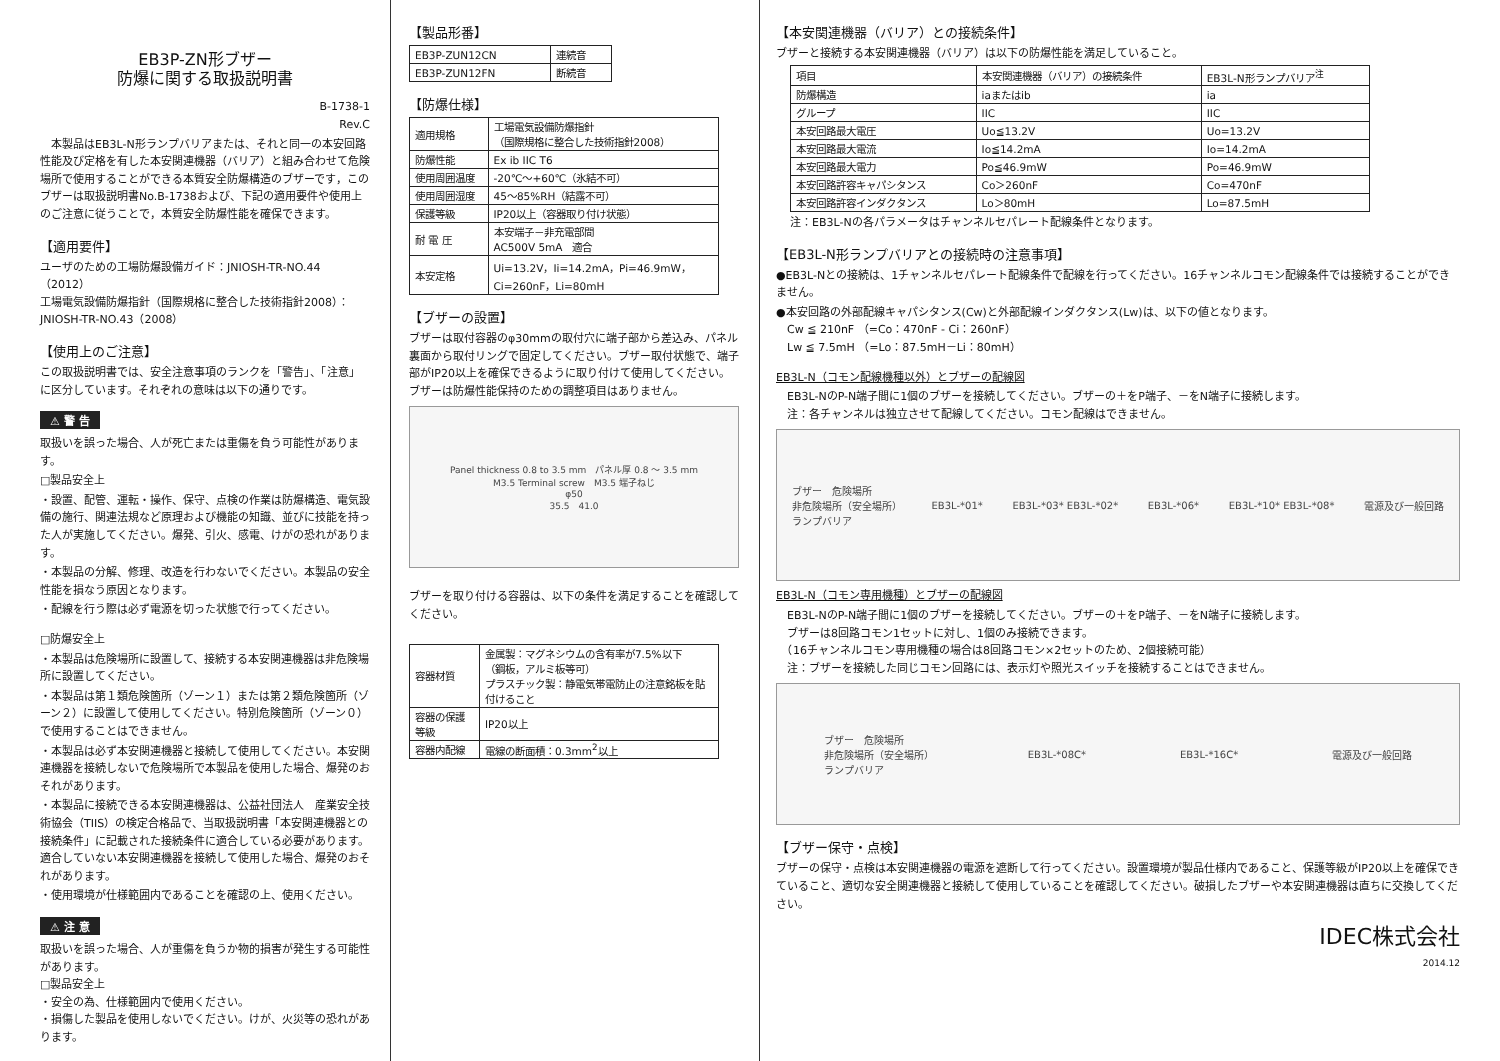EB3P-ZN形ブザー
防爆に関する取扱説明書
B-1738-1
Rev.C
　本製品はEB3L-N形ランプバリアまたは、それと同一の本安回路性能及び定格を有した本安関連機器（バリア）と組み合わせて危険場所で使用することができる本質安全防爆構造のブザーです，このブザーは取扱説明書No.B-1738および、下記の適用要件や使用上のご注意に従うことで，本質安全防爆性能を確保できます。
【適用要件】
ユーザのための工場防爆設備ガイド：JNIOSH-TR-NO.44（2012）
工場電気設備防爆指針（国際規格に整合した技術指針2008）：JNIOSH-TR-NO.43（2008）
【使用上のご注意】
この取扱説明書では、安全注意事項のランクを「警告」、「注意」に区分しています。それぞれの意味は以下の通りです。
⚠ 警 告
取扱いを誤った場合、人が死亡または重傷を負う可能性があります。
□製品安全上
・設置、配管、運転・操作、保守、点検の作業は防爆構造、電気設備の施行、関連法規など原理および機能の知識、並びに技能を持った人が実施してください。爆発、引火、感電、けがの恐れがあります。
・本製品の分解、修理、改造を行わないでください。本製品の安全性能を損なう原因となります。
・配線を行う際は必ず電源を切った状態で行ってください。
□防爆安全上
・本製品は危険場所に設置して、接続する本安関連機器は非危険場所に設置してください。
・本製品は第１類危険箇所（ゾーン１）または第２類危険箇所（ゾーン２）に設置して使用してください。特別危険箇所（ゾーン０）で使用することはできません。
・本製品は必ず本安関連機器と接続して使用してください。本安関連機器を接続しないで危険場所で本製品を使用した場合、爆発のおそれがあります。
・本製品に接続できる本安関連機器は、公益社団法人　産業安全技術協会（TIIS）の検定合格品で、当取扱説明書「本安関連機器との接続条件」に記載された接続条件に適合している必要があります。適合していない本安関連機器を接続して使用した場合、爆発のおそれがあります。
・使用環境が仕様範囲内であることを確認の上、使用ください。
⚠ 注 意
取扱いを誤った場合、人が重傷を負うか物的損害が発生する可能性があります。
□製品安全上
・安全の為、仕様範囲内で使用ください。
・損傷した製品を使用しないでください。けが、火災等の恐れがあります。
【製品形番】
| EB3P-ZUN12CN | 連続音 |
| EB3P-ZUN12FN | 断続音 |
【防爆仕様】
| 適用規格 | 工場電気設備防爆指針 （国際規格に整合した技術指針2008） |
| 防爆性能 | Ex ib IIC T6 |
| 使用周囲温度 | -20℃～+60℃（氷結不可） |
| 使用周囲湿度 | 45～85%RH（結露不可） |
| 保護等級 | IP20以上（容器取り付け状態） |
| 耐 電 圧 | 本安端子－非充電部間 AC500V 5mA 適合 |
| 本安定格 | Ui=13.2V，Ii=14.2mA，Pi=46.9mW， Ci=260nF，Li=80mH |
【ブザーの設置】
ブザーは取付容器のφ30mmの取付穴に端子部から差込み、パネル裏面から取付リングで固定してください。ブザー取付状態で、端子部がIP20以上を確保できるように取り付けて使用してください。ブザーは防爆性能保持のための調整項目はありません。
Panel thickness 0.8 to 3.5 mm　パネル厚 0.8 ～ 3.5 mm
M3.5 Terminal screw　M3.5 端子ねじ
φ50
35.5　41.0
ブザーを取り付ける容器は、以下の条件を満足することを確認してください。
| 容器材質 | 金属製：マグネシウムの含有率が7.5%以下 （鋼板，アルミ板等可） プラスチック製：静電気帯電防止の注意銘板を貼付けること |
| 容器の保護等級 | IP20以上 |
| 容器内配線 | 電線の断面積：0.3mm<sup>2</sup>以上 |
【本安関連機器（バリア）との接続条件】
ブザーと接続する本安関連機器（バリア）は以下の防爆性能を満足していること。
| 項目 | 本安関連機器（バリア）の接続条件 | EB3L-N形ランプバリア<sup>注</sup> |
| --- | --- | --- |
| 防爆構造 | iaまたはib | ia |
| グループ | IIC | IIC |
| 本安回路最大電圧 | Uo≦13.2V | Uo=13.2V |
| 本安回路最大電流 | Io≦14.2mA | Io=14.2mA |
| 本安回路最大電力 | Po≦46.9mW | Po=46.9mW |
| 本安回路許容キャパシタンス | Co＞260nF | Co=470nF |
| 本安回路許容インダクタンス | Lo＞80mH | Lo=87.5mH |
注：EB3L-Nの各パラメータはチャンネルセパレート配線条件となります。
【EB3L-N形ランプバリアとの接続時の注意事項】
●EB3L-Nとの接続は、1チャンネルセパレート配線条件で配線を行ってください。16チャンネルコモン配線条件では接続することができません。
●本安回路の外部配線キャパシタンス(Cw)と外部配線インダクタンス(Lw)は、以下の値となります。
　Cw ≦ 210nF （=Co：470nF - Ci：260nF）
　Lw ≦ 7.5mH （=Lo：87.5mH－Li：80mH）
EB3L-N（コモン配線機種以外）とブザーの配線図
　EB3L-NのP-N端子間に1個のブザーを接続してください。ブザーの＋をP端子、－をN端子に接続します。
　注：各チャンネルは独立させて配線してください。コモン配線はできません。
ブザー　危険場所
非危険場所（安全場所）
ランプバリア EB3L-*01* EB3L-*03* EB3L-*02* EB3L-*06* EB3L-*10* EB3L-*08* 電源及び一般回路
EB3L-N（コモン専用機種）とブザーの配線図
　EB3L-NのP-N端子間に1個のブザーを接続してください。ブザーの＋をP端子、－をN端子に接続します。
　ブザーは8回路コモン1セットに対し、1個のみ接続できます。
　（16チャンネルコモン専用機種の場合は8回路コモン×2セットのため、2個接続可能）
　注：ブザーを接続した同じコモン回路には、表示灯や照光スイッチを接続することはできません。
ブザー　危険場所
非危険場所（安全場所）
ランプバリア EB3L-*08C* EB3L-*16C* 電源及び一般回路
【ブザー保守・点検】
ブザーの保守・点検は本安関連機器の電源を遮断して行ってください。設置環境が製品仕様内であること、保護等級がIP20以上を確保できていること、適切な安全関連機器と接続して使用していることを確認してください。破損したブザーや本安関連機器は直ちに交換してください。
IDEC株式会社
2014.12